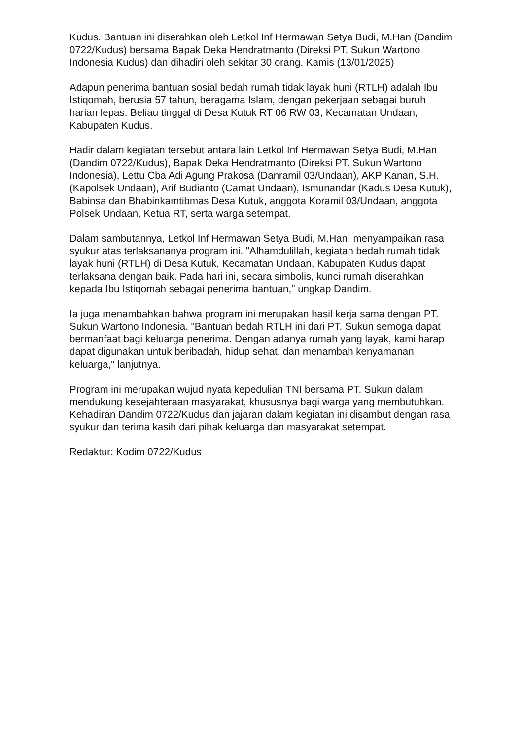Kudus. Bantuan ini diserahkan oleh Letkol Inf Hermawan Setya Budi, M.Han (Dandim 0722/Kudus) bersama Bapak Deka Hendratmanto (Direksi PT. Sukun Wartono Indonesia Kudus) dan dihadiri oleh sekitar 30 orang. Kamis (13/01/2025)
Adapun penerima bantuan sosial bedah rumah tidak layak huni (RTLH) adalah Ibu Istiqomah, berusia 57 tahun, beragama Islam, dengan pekerjaan sebagai buruh harian lepas. Beliau tinggal di Desa Kutuk RT 06 RW 03, Kecamatan Undaan, Kabupaten Kudus.
Hadir dalam kegiatan tersebut antara lain Letkol Inf Hermawan Setya Budi, M.Han (Dandim 0722/Kudus), Bapak Deka Hendratmanto (Direksi PT. Sukun Wartono Indonesia), Lettu Cba Adi Agung Prakosa (Danramil 03/Undaan), AKP Kanan, S.H. (Kapolsek Undaan), Arif Budianto (Camat Undaan), Ismunandar (Kadus Desa Kutuk), Babinsa dan Bhabinkamtibmas Desa Kutuk, anggota Koramil 03/Undaan, anggota Polsek Undaan, Ketua RT, serta warga setempat.
Dalam sambutannya, Letkol Inf Hermawan Setya Budi, M.Han, menyampaikan rasa syukur atas terlaksananya program ini. "Alhamdulillah, kegiatan bedah rumah tidak layak huni (RTLH) di Desa Kutuk, Kecamatan Undaan, Kabupaten Kudus dapat terlaksana dengan baik. Pada hari ini, secara simbolis, kunci rumah diserahkan kepada Ibu Istiqomah sebagai penerima bantuan," ungkap Dandim.
Ia juga menambahkan bahwa program ini merupakan hasil kerja sama dengan PT. Sukun Wartono Indonesia. "Bantuan bedah RTLH ini dari PT. Sukun semoga dapat bermanfaat bagi keluarga penerima. Dengan adanya rumah yang layak, kami harap dapat digunakan untuk beribadah, hidup sehat, dan menambah kenyamanan keluarga," lanjutnya.
Program ini merupakan wujud nyata kepedulian TNI bersama PT. Sukun dalam mendukung kesejahteraan masyarakat, khususnya bagi warga yang membutuhkan. Kehadiran Dandim 0722/Kudus dan jajaran dalam kegiatan ini disambut dengan rasa syukur dan terima kasih dari pihak keluarga dan masyarakat setempat.
Redaktur: Kodim 0722/Kudus